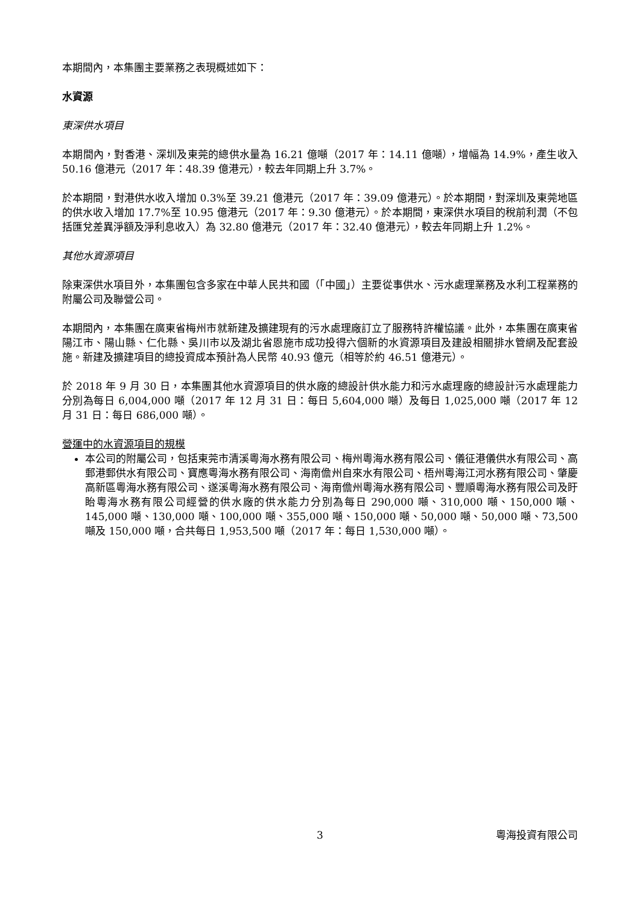本期間內，本集團主要業務之表現概述如下：
水資源
東深供水項目
本期間內，對香港、深圳及東莞的總供水量為 16.21 億噸（2017 年：14.11 億噸），增幅為 14.9%，產生收入 50.16 億港元（2017 年：48.39 億港元），較去年同期上升 3.7%。
於本期間，對港供水收入增加 0.3%至 39.21 億港元（2017 年：39.09 億港元）。於本期間，對深圳及東莞地區的供水收入增加 17.7%至 10.95 億港元（2017 年：9.30 億港元）。於本期間，東深供水項目的稅前利潤（不包括匯兌差異淨額及淨利息收入）為 32.80 億港元（2017 年：32.40 億港元），較去年同期上升 1.2%。
其他水資源項目
除東深供水項目外，本集團包含多家在中華人民共和國（「中國」）主要從事供水、污水處理業務及水利工程業務的附屬公司及聯營公司。
本期間內，本集團在廣東省梅州市就新建及擴建現有的污水處理廠訂立了服務特許權協議。此外，本集團在廣東省陽江市、陽山縣、仁化縣、吳川市以及湖北省恩施市成功投得六個新的水資源項目及建設相關排水管網及配套設施。新建及擴建項目的總投資成本預計為人民幣 40.93 億元（相等於約 46.51 億港元）。
於 2018 年 9 月 30 日，本集團其他水資源項目的供水廠的總設計供水能力和污水處理廠的總設計污水處理能力分別為每日 6,004,000 噸（2017 年 12 月 31 日：每日 5,604,000 噸）及每日 1,025,000 噸（2017 年 12 月 31 日：每日 686,000 噸）。
營運中的水資源項目的規模
本公司的附屬公司，包括東莞市清溪粵海水務有限公司、梅州粵海水務有限公司、儀征港儀供水有限公司、高郵港郵供水有限公司、寶應粵海水務有限公司、海南儋州自來水有限公司、梧州粵海江河水務有限公司、肇慶高新區粵海水務有限公司、遂溪粵海水務有限公司、海南儋州粵海水務有限公司、豐順粵海水務有限公司及盱眙粵海水務有限公司經營的供水廠的供水能力分別為每日 290,000 噸、310,000 噸、150,000 噸、145,000 噸、130,000 噸、100,000 噸、355,000 噸、150,000 噸、50,000 噸、50,000 噸、73,500 噸及 150,000 噸，合共每日 1,953,500 噸（2017 年：每日 1,530,000 噸）。
3 粵海投資有限公司